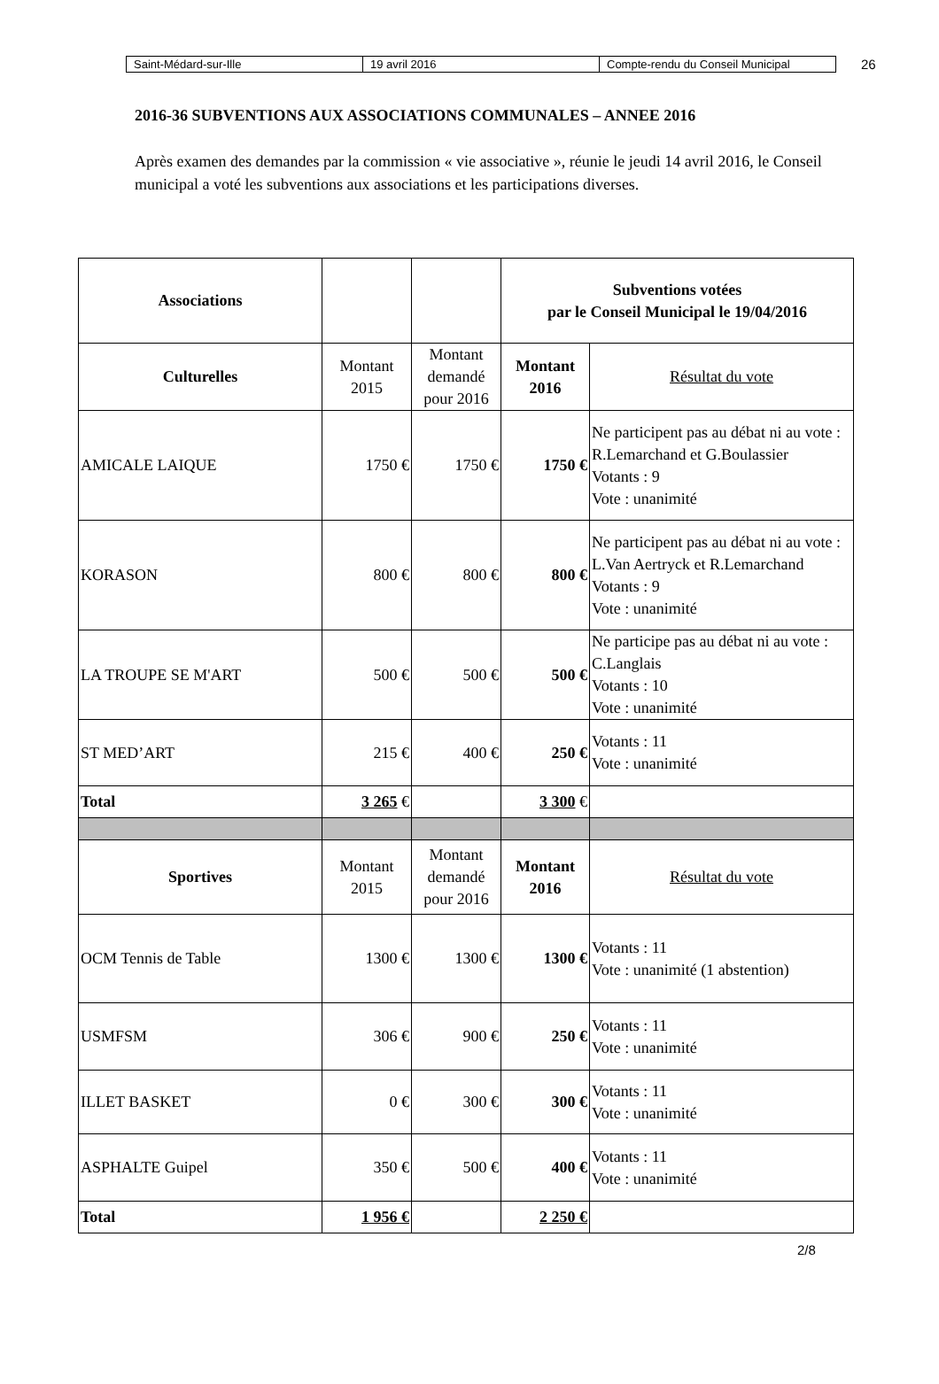| Saint-Médard-sur-Ille | 19 avril 2016 | Compte-rendu du Conseil Municipal |
26
2016-36 SUBVENTIONS AUX ASSOCIATIONS COMMUNALES – ANNEE 2016
Après examen des demandes par la commission « vie associative », réunie le jeudi 14 avril 2016, le Conseil municipal a voté les subventions aux associations et les participations diverses.
| Associations | | | Subventions votées par le Conseil Municipal le 19/04/2016 | |
| Culturelles | Montant 2015 | Montant demandé pour 2016 | Montant 2016 | Résultat du vote |
| AMICALE LAIQUE | 1750 € | 1750 € | 1750 € | Ne participent pas au débat ni au vote : R.Lemarchand et G.Boulassier Votants : 9 Vote : unanimité |
| KORASON | 800 € | 800 € | 800 € | Ne participent pas au débat ni au vote : L.Van Aertryck et R.Lemarchand Votants : 9 Vote : unanimité |
| LA TROUPE SE M'ART | 500 € | 500 € | 500 € | Ne participe pas au débat ni au vote : C.Langlais Votants : 10 Vote : unanimité |
| ST MED’ART | 215 € | 400 € | 250 € | Votants : 11 Vote : unanimité |
| Total | 3 265 € | | 3 300 € | |
| Sportives | Montant 2015 | Montant demandé pour 2016 | Montant 2016 | Résultat du vote |
| OCM Tennis de Table | 1300 € | 1300 € | 1300 € | Votants : 11 Vote : unanimité (1 abstention) |
| USMFSM | 306 € | 900 € | 250 € | Votants : 11 Vote : unanimité |
| ILLET BASKET | 0 € | 300 € | 300 € | Votants : 11 Vote : unanimité |
| ASPHALTE Guipel | 350 € | 500 € | 400 € | Votants : 11 Vote : unanimité |
| Total | 1 956 € | | 2 250 € | |
2/8